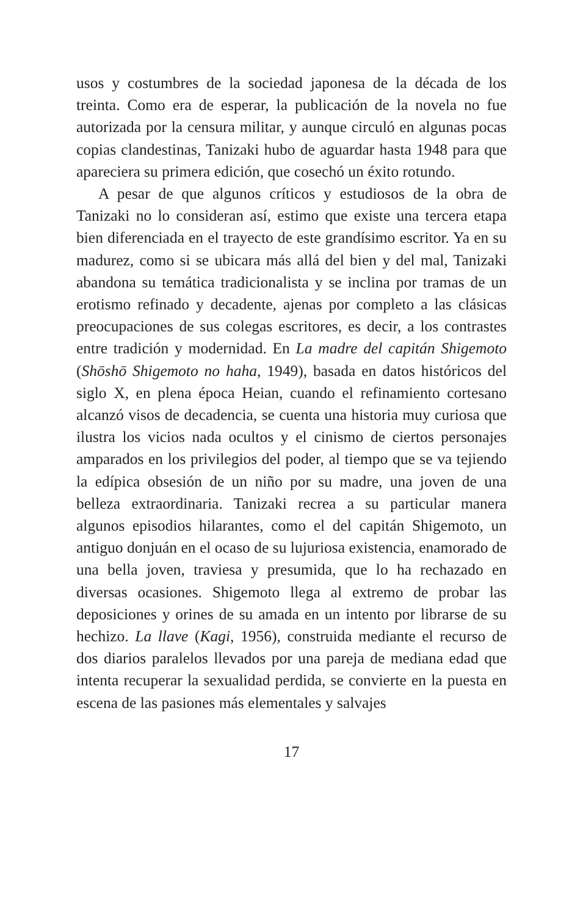usos y costumbres de la sociedad japonesa de la década de los treinta. Como era de esperar, la publicación de la novela no fue autorizada por la censura militar, y aunque circuló en algunas pocas copias clandestinas, Tanizaki hubo de aguardar hasta 1948 para que apareciera su primera edición, que cosechó un éxito rotundo.
A pesar de que algunos críticos y estudiosos de la obra de Tanizaki no lo consideran así, estimo que existe una tercera etapa bien diferenciada en el trayecto de este grandísimo escritor. Ya en su madurez, como si se ubicara más allá del bien y del mal, Tanizaki abandona su temática tradicionalista y se inclina por tramas de un erotismo refinado y decadente, ajenas por completo a las clásicas preocupaciones de sus colegas escritores, es decir, a los contrastes entre tradición y modernidad. En La madre del capitán Shigemoto (Shōshō Shigemoto no haha, 1949), basada en datos históricos del siglo X, en plena época Heian, cuando el refinamiento cortesano alcanzó visos de decadencia, se cuenta una historia muy curiosa que ilustra los vicios nada ocultos y el cinismo de ciertos personajes amparados en los privilegios del poder, al tiempo que se va tejiendo la edípica obsesión de un niño por su madre, una joven de una belleza extraordinaria. Tanizaki recrea a su particular manera algunos episodios hilarantes, como el del capitán Shigemoto, un antiguo donjuán en el ocaso de su lujuriosa existencia, enamorado de una bella joven, traviesa y presumida, que lo ha rechazado en diversas ocasiones. Shigemoto llega al extremo de probar las deposiciones y orines de su amada en un intento por librarse de su hechizo. La llave (Kagi, 1956), construida mediante el recurso de dos diarios paralelos llevados por una pareja de mediana edad que intenta recuperar la sexualidad perdida, se convierte en la puesta en escena de las pasiones más elementales y salvajes
17